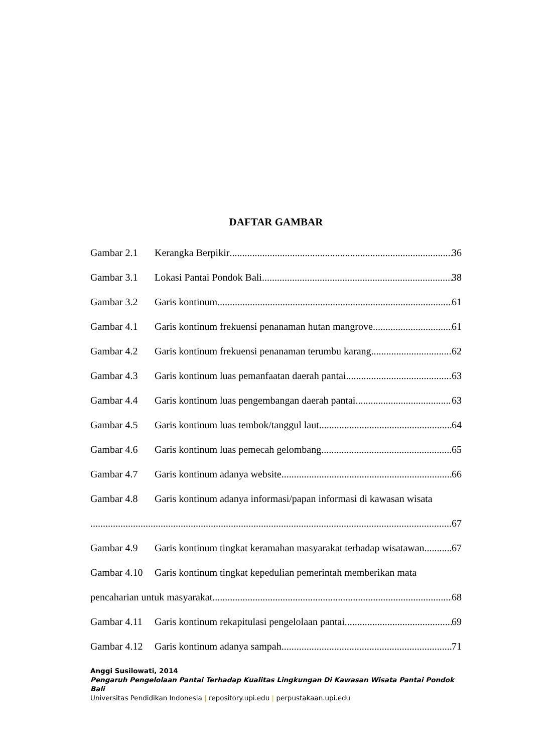DAFTAR GAMBAR
Gambar 2.1 Kerangka Berpikir 36
Gambar 3.1 Lokasi Pantai Pondok Bali 38
Gambar 3.2 Garis kontinum 61
Gambar 4.1 Garis kontinum frekuensi penanaman hutan mangrove 61
Gambar 4.2 Garis kontinum frekuensi penanaman terumbu karang 62
Gambar 4.3 Garis kontinum luas pemanfaatan daerah pantai 63
Gambar 4.4 Garis kontinum luas pengembangan daerah pantai 63
Gambar 4.5 Garis kontinum luas tembok/tanggul laut 64
Gambar 4.6 Garis kontinum luas pemecah gelombang 65
Gambar 4.7 Garis kontinum adanya website 66
Gambar 4.8 Garis kontinum adanya informasi/papan informasi di kawasan wisata
67
Gambar 4.9 Garis kontinum tingkat keramahan masyarakat terhadap wisatawan 67
Gambar 4.10 Garis kontinum tingkat kepedulian pemerintah memberikan mata
pencaharian untuk masyarakat 68
Gambar 4.11 Garis kontinum rekapitulasi pengelolaan pantai 69
Gambar 4.12 Garis kontinum adanya sampah 71
Anggi Susilowati, 2014
Pengaruh Pengelolaan Pantai Terhadap Kualitas Lingkungan Di Kawasan Wisata Pantai Pondok
Bali
Universitas Pendidikan Indonesia | repository.upi.edu | perpustakaan.upi.edu